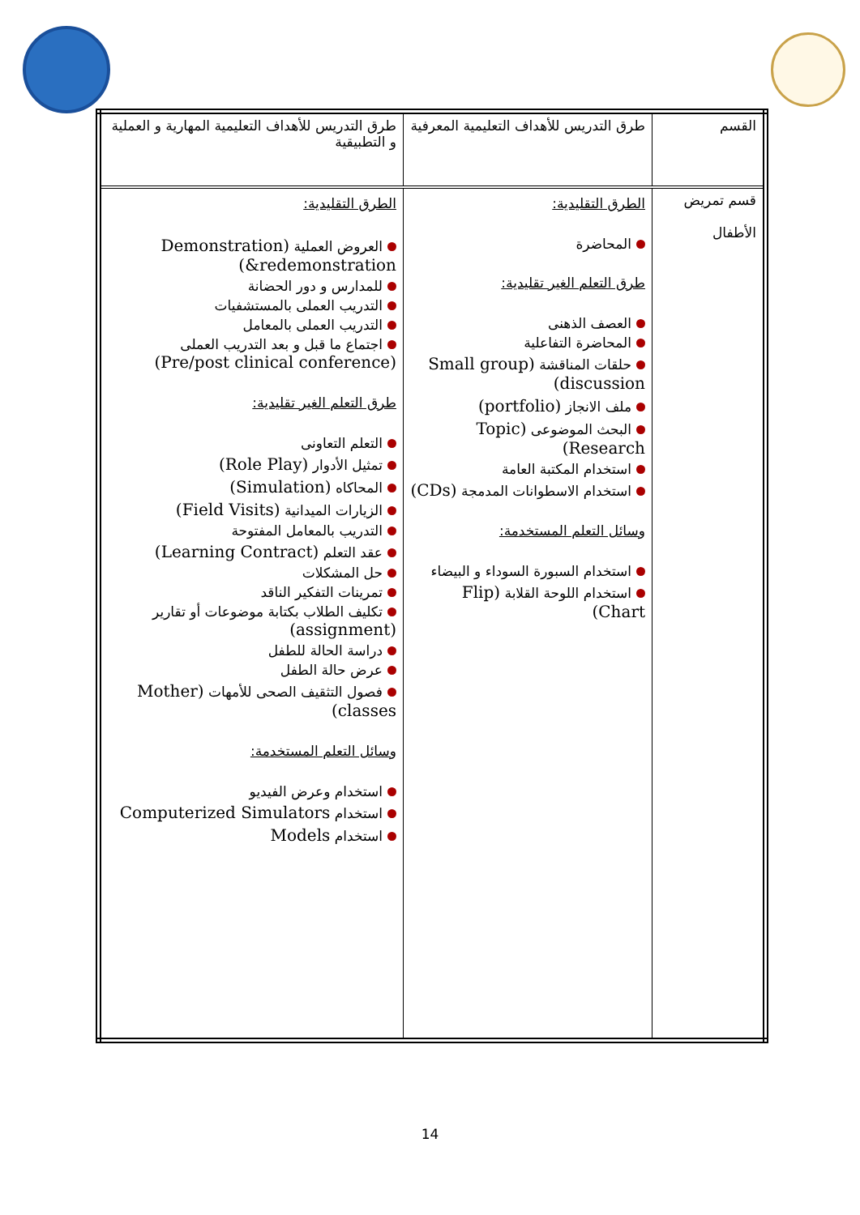| القسم | طرق التدريس للأهداف التعليمية المعرفية | طرق التدريس للأهداف التعليمية المهارية و العملية و التطبيقية |
| قسم تمريض الأطفال | الطرق التقليدية: المحاضرة طرق التعلم الغير تقليدية: العصف الذهنى المحاضرة التفاعلية حلقات المناقشة (Small group discussion) ملف الانجاز (portfolio) البحث الموضوعى (Topic Research) استخدام المكتبة العامة استخدام الاسطوانات المدمجة (CDs) وسائل التعلم المستخدمة: استخدام السبورة السوداء و البيضاء استخدام اللوحة القلابة (Flip Chart) | الطرق التقليدية: العروض العملية (Demonstration &redemonstration) للمدارس و دور الحضانة التدريب العملى بالمستشفيات التدريب العملى بالمعامل اجتماع ما قبل و بعد التدريب العملى (Pre/post clinical conference) طرق التعلم الغير تقليدية: التعلم التعاونى تمثيل الأدوار (Role Play) المحاكاه (Simulation) الزيارات الميدانية (Field Visits) التدريب بالمعامل المفتوحة عقد التعلم (Learning Contract) حل المشكلات تمرينات التفكير الناقد تكليف الطلاب بكتابة موضوعات أو تقارير (assignment) دراسة الحالة للطفل عرض حالة الطفل فصول التثقيف الصحى للأمهات (Mother classes) وسائل التعلم المستخدمة: استخدام وعرض الفيديو استخدام Computerized Simulators استخدام Models |
14